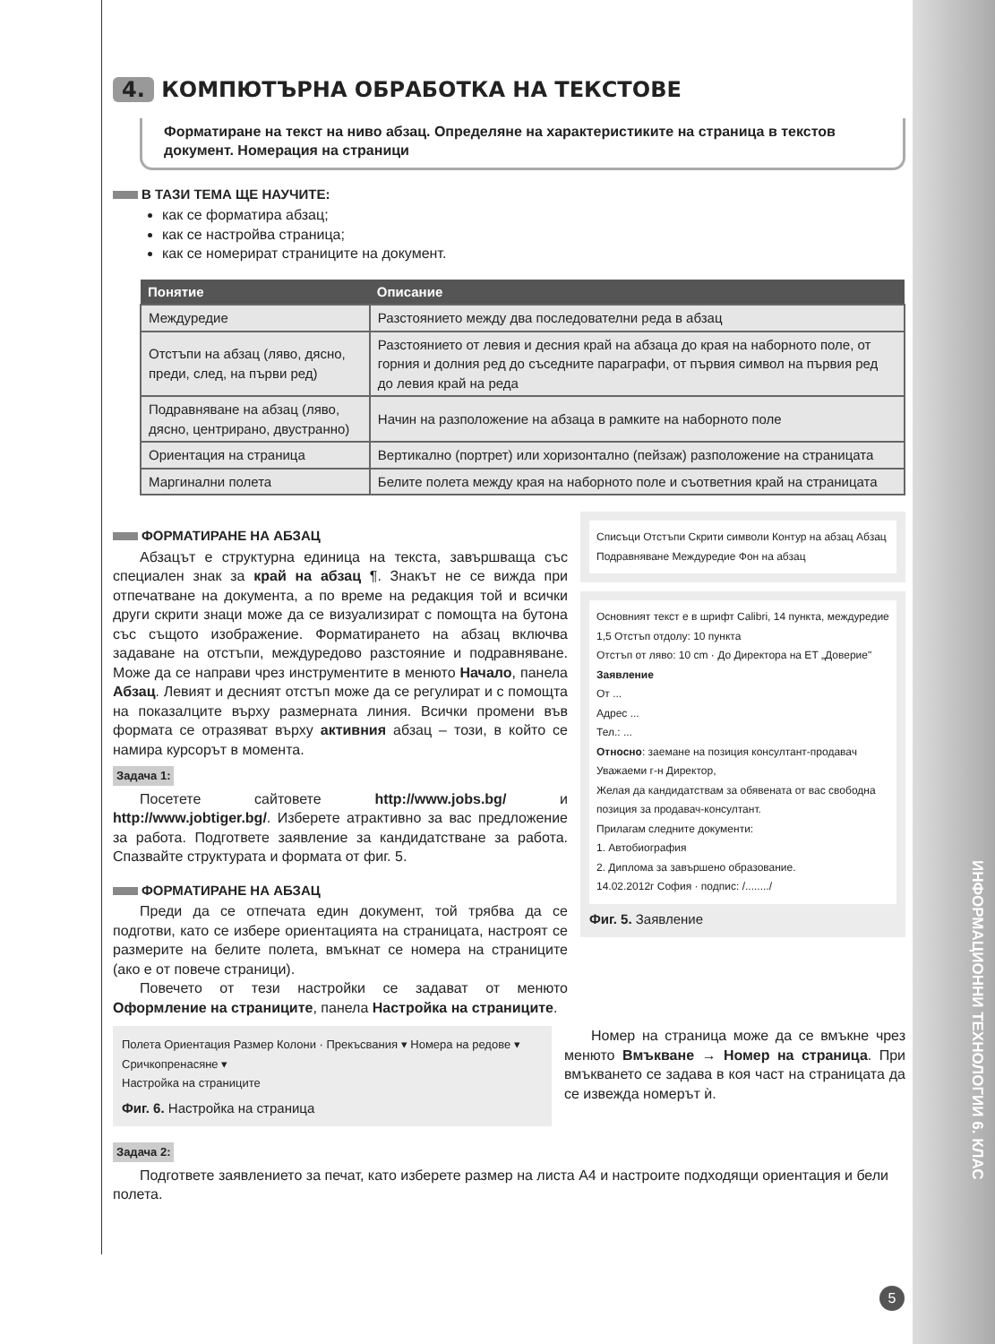ИНФОРМАЦИОННИ ТЕХНОЛОГИИ 6. КЛАС
4. КОМПЮТЪРНА ОБРАБОТКА НА ТЕКСТОВЕ
Форматиране на текст на ниво абзац. Определяне на характеристиките на страница в текстов документ. Номерация на страници
В ТАЗИ ТЕМА ЩЕ НАУЧИТЕ:
как се форматира абзац;
как се настройва страница;
как се номерират страниците на документ.
| Понятие | Описание |
| --- | --- |
| Междуредие | Разстоянието между два последователни реда в абзац |
| Отстъпи на абзац (ляво, дясно, преди, след, на първи ред) | Разстоянието от левия и десния край на абзаца до края на наборното поле, от горния и долния ред до съседните параграфи, от първия символ на първия ред до левия край на реда |
| Подравняване на абзац (ляво, дясно, центрирано, двустранно) | Начин на разположение на абзаца в рамките на наборното поле |
| Ориентация на страница | Вертикално (портрет) или хоризонтално (пейзаж) разположение на страницата |
| Маргинални полета | Белите полета между края на наборното поле и съответния край на страницата |
ФОРМАТИРАНЕ НА АБЗАЦ
Абзацът е структурна единица на текста, завършваща със специален знак за край на абзац ¶. Знакът не се вижда при отпечатване на документа, а по време на редакция той и всички други скрити знаци може да се визуализират с помощта на бутона със същото изображение. Форматирането на абзац включва задаване на отстъпи, междуредово разстояние и подравняване. Може да се направи чрез инструментите в менюто Начало, панела Абзац. Левият и десният отстъп може да се регулират и с помощта на показалците върху размерната линия. Всички промени във формата се отразяват върху активния абзац – този, в който се намира курсорът в момента.
Задача 1:
Посетете сайтовете http://www.jobs.bg/ и http://www.jobtiger.bg/. Изберете атрактивно за вас предложение за работа. Подгответе заявление за кандидатстване за работа. Спазвайте структурата и формата от фиг. 5.
ФОРМАТИРАНЕ НА АБЗАЦ
Преди да се отпечата един документ, той трябва да се подготви, като се избере ориентацията на страницата, настроят се размерите на белите полета, вмъкнат се номера на страниците (ако е от повече страници).
Повечето от тези настройки се задават от менюто Оформление на страниците, панела Настройка на страниците.
Списъци Отстъпи Скрити символи Контур на абзац Абзац Подравняване Междуредие Фон на абзац
Основният текст е в шрифт Calibri, 14 пункта, междуредие 1,5 Отстъп отдолу: 10 пункта
Отстъп от ляво: 10 cm · До Директора на ЕТ „Доверие"
Заявление
От ...
Адрес ...
Тел.: ...
Относно: заемане на позиция консултант-продавач
Уважаеми г-н Директор,
Желая да кандидатствам за обявената от вас свободна позиция за продавач-консултант.
Прилагам следните документи:
1. Автобиография
2. Диплома за завършено образование.
14.02.2012г София · подпис: /......../
Фиг. 5. Заявление
Полета Ориентация Размер Колони · Прекъсвания ▾ Номера на редове ▾ Сричкопренасяне ▾
Настройка на страниците
Фиг. 6. Настройка на страница
Номер на страница може да се вмъкне чрез менюто Вмъкване → Номер на страница. При вмъкването се задава в коя част на страницата да се извежда номерът ѝ.
Задача 2:
Подгответе заявлението за печат, като изберете размер на листа А4 и настроите подходящи ориентация и бели полета.
5